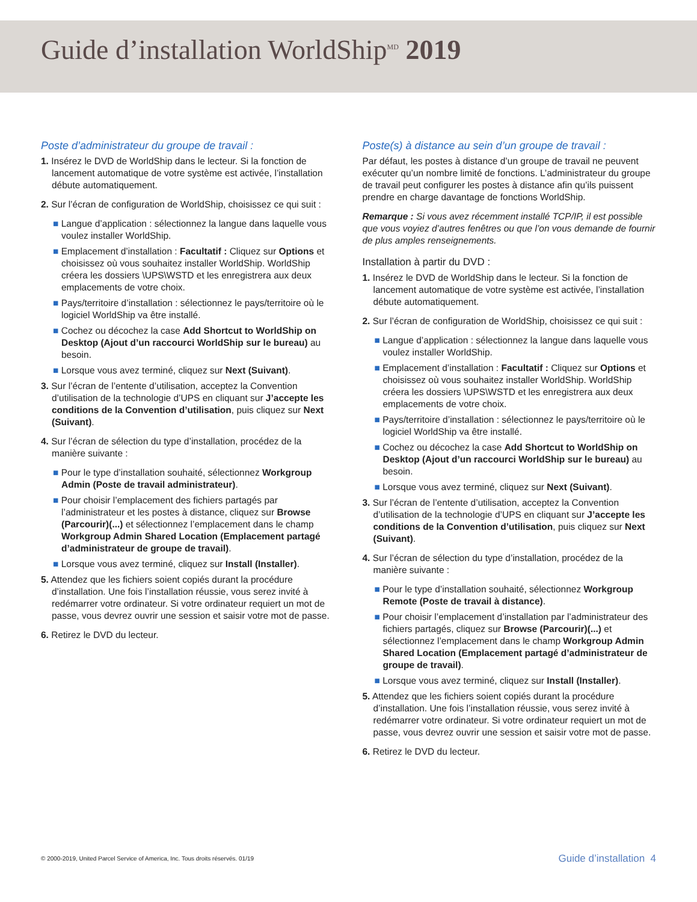Guide d’installation WorldShip<sup>MD</sup> 2019
Poste d’administrateur du groupe de travail :
1. Insérez le DVD de WorldShip dans le lecteur. Si la fonction de lancement automatique de votre système est activée, l’installation débute automatiquement.
2. Sur l’écran de configuration de WorldShip, choisissez ce qui suit :
■ Langue d’application : sélectionnez la langue dans laquelle vous voulez installer WorldShip.
■ Emplacement d’installation : Facultatif : Cliquez sur Options et choisissez où vous souhaitez installer WorldShip. WorldShip créera les dossiers \UPS\WSTD et les enregistrera aux deux emplacements de votre choix.
■ Pays/territoire d’installation : sélectionnez le pays/territoire où le logiciel WorldShip va être installé.
■ Cochez ou décochez la case Add Shortcut to WorldShip on Desktop (Ajout d’un raccourci WorldShip sur le bureau) au besoin.
■ Lorsque vous avez terminé, cliquez sur Next (Suivant).
3. Sur l’écran de l’entente d’utilisation, acceptez la Convention d’utilisation de la technologie d’UPS en cliquant sur J’accepte les conditions de la Convention d’utilisation, puis cliquez sur Next (Suivant).
4. Sur l’écran de sélection du type d’installation, procédez de la manière suivante :
■ Pour le type d’installation souhaité, sélectionnez Workgroup Admin (Poste de travail administrateur).
■ Pour choisir l’emplacement des fichiers partagés par l’administrateur et les postes à distance, cliquez sur Browse (Parcourir)(...) et sélectionnez l’emplacement dans le champ Workgroup Admin Shared Location (Emplacement partagé d’administrateur de groupe de travail).
■ Lorsque vous avez terminé, cliquez sur Install (Installer).
5. Attendez que les fichiers soient copiés durant la procédure d’installation. Une fois l’installation réussie, vous serez invité à redémarrer votre ordinateur. Si votre ordinateur requiert un mot de passe, vous devrez ouvrir une session et saisir votre mot de passe.
6. Retirez le DVD du lecteur.
Poste(s) à distance au sein d’un groupe de travail :
Par défaut, les postes à distance d’un groupe de travail ne peuvent exécuter qu’un nombre limité de fonctions. L’administrateur du groupe de travail peut configurer les postes à distance afin qu’ils puissent prendre en charge davantage de fonctions WorldShip.
Remarque : Si vous avez récemment installé TCP/IP, il est possible que vous voyiez d’autres fenêtres ou que l’on vous demande de fournir de plus amples renseignements.
Installation à partir du DVD :
1. Insérez le DVD de WorldShip dans le lecteur. Si la fonction de lancement automatique de votre système est activée, l’installation débute automatiquement.
2. Sur l’écran de configuration de WorldShip, choisissez ce qui suit :
■ Langue d’application : sélectionnez la langue dans laquelle vous voulez installer WorldShip.
■ Emplacement d’installation : Facultatif : Cliquez sur Options et choisissez où vous souhaitez installer WorldShip. WorldShip créera les dossiers \UPS\WSTD et les enregistrera aux deux emplacements de votre choix.
■ Pays/territoire d’installation : sélectionnez le pays/territoire où le logiciel WorldShip va être installé.
■ Cochez ou décochez la case Add Shortcut to WorldShip on Desktop (Ajout d’un raccourci WorldShip sur le bureau) au besoin.
■ Lorsque vous avez terminé, cliquez sur Next (Suivant).
3. Sur l’écran de l’entente d’utilisation, acceptez la Convention d’utilisation de la technologie d’UPS en cliquant sur J’accepte les conditions de la Convention d’utilisation, puis cliquez sur Next (Suivant).
4. Sur l’écran de sélection du type d’installation, procédez de la manière suivante :
■ Pour le type d’installation souhaité, sélectionnez Workgroup Remote (Poste de travail à distance).
■ Pour choisir l’emplacement d’installation par l’administrateur des fichiers partagés, cliquez sur Browse (Parcourir)(...) et sélectionnez l’emplacement dans le champ Workgroup Admin Shared Location (Emplacement partagé d’administrateur de groupe de travail).
■ Lorsque vous avez terminé, cliquez sur Install (Installer).
5. Attendez que les fichiers soient copiés durant la procédure d’installation. Une fois l’installation réussie, vous serez invité à redémarrer votre ordinateur. Si votre ordinateur requiert un mot de passe, vous devrez ouvrir une session et saisir votre mot de passe.
6. Retirez le DVD du lecteur.
© 2000-2019, United Parcel Service of America, Inc. Tous droits réservés. 01/19 Guide d’installation 4